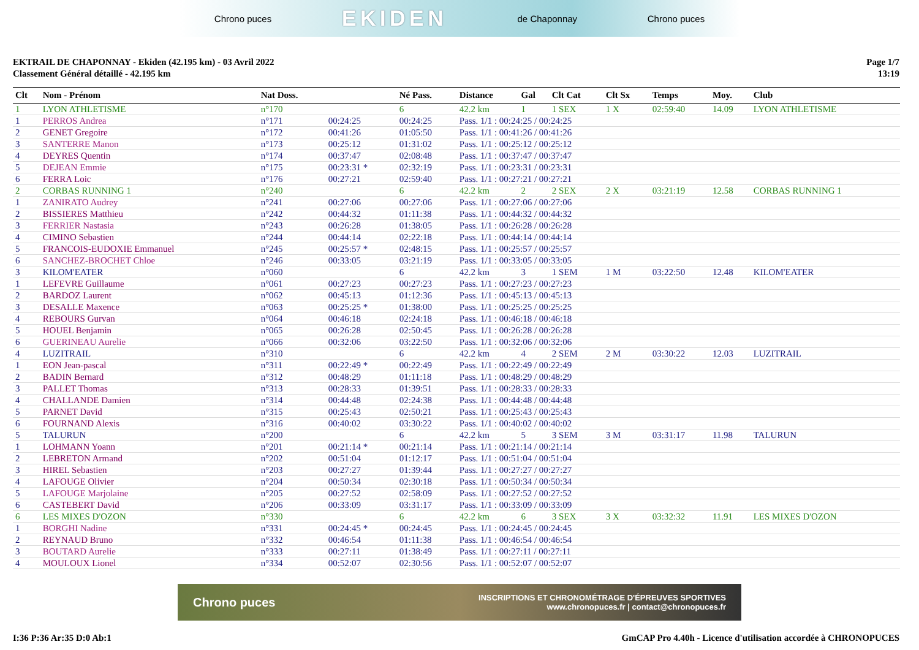Chrono puces EKIDEN de Chaponnay Chrono puces
EKTRAIL DE CHAPONNAY - Ekiden (42.195 km) - 03 Avril 2022
Classement Général détaillé - 42.195 km
Page 1/7
13:19
| Clt | Nom - Prénom | Nat Doss. | | Né Pass. | Distance | Gal | Clt Cat | Clt Sx | Temps | Moy. | Club |
| --- | --- | --- | --- | --- | --- | --- | --- | --- | --- | --- | --- |
| 1 | LYON ATHLETISME | n°170 | | 6 | 42.2 km | 1 | 1 SEX | 1 X | 02:59:40 | 14.09 | LYON ATHLETISME |
| 1 | PERROS Andrea | n°171 | 00:24:25 | 00:24:25 | Pass. 1/1 : 00:24:25 / 00:24:25 | | | | | | |
| 2 | GENET Gregoire | n°172 | 00:41:26 | 01:05:50 | Pass. 1/1 : 00:41:26 / 00:41:26 | | | | | | |
| 3 | SANTERRE Manon | n°173 | 00:25:12 | 01:31:02 | Pass. 1/1 : 00:25:12 / 00:25:12 | | | | | | |
| 4 | DEYRES Quentin | n°174 | 00:37:47 | 02:08:48 | Pass. 1/1 : 00:37:47 / 00:37:47 | | | | | | |
| 5 | DEJEAN Emmie | n°175 | 00:23:31 * | 02:32:19 | Pass. 1/1 : 00:23:31 / 00:23:31 | | | | | | |
| 6 | FERRA Loic | n°176 | 00:27:21 | 02:59:40 | Pass. 1/1 : 00:27:21 / 00:27:21 | | | | | | |
| 2 | CORBAS RUNNING 1 | n°240 | | 6 | 42.2 km | 2 | 2 SEX | 2 X | 03:21:19 | 12.58 | CORBAS RUNNING 1 |
| 1 | ZANIRATO Audrey | n°241 | 00:27:06 | 00:27:06 | Pass. 1/1 : 00:27:06 / 00:27:06 | | | | | | |
| 2 | BISSIERES Matthieu | n°242 | 00:44:32 | 01:11:38 | Pass. 1/1 : 00:44:32 / 00:44:32 | | | | | | |
| 3 | FERRIER Nastasia | n°243 | 00:26:28 | 01:38:05 | Pass. 1/1 : 00:26:28 / 00:26:28 | | | | | | |
| 4 | CIMINO Sebastien | n°244 | 00:44:14 | 02:22:18 | Pass. 1/1 : 00:44:14 / 00:44:14 | | | | | | |
| 5 | FRANCOIS-EUDOXIE Emmanuel | n°245 | 00:25:57 * | 02:48:15 | Pass. 1/1 : 00:25:57 / 00:25:57 | | | | | | |
| 6 | SANCHEZ-BROCHET Chloe | n°246 | 00:33:05 | 03:21:19 | Pass. 1/1 : 00:33:05 / 00:33:05 | | | | | | |
| 3 | KILOM'EATER | n°060 | | 6 | 42.2 km | 3 | 1 SEM | 1 M | 03:22:50 | 12.48 | KILOM'EATER |
| 1 | LEFEVRE Guillaume | n°061 | 00:27:23 | 00:27:23 | Pass. 1/1 : 00:27:23 / 00:27:23 | | | | | | |
| 2 | BARDOZ Laurent | n°062 | 00:45:13 | 01:12:36 | Pass. 1/1 : 00:45:13 / 00:45:13 | | | | | | |
| 3 | DESALLE Maxence | n°063 | 00:25:25 * | 01:38:00 | Pass. 1/1 : 00:25:25 / 00:25:25 | | | | | | |
| 4 | REBOURS Gurvan | n°064 | 00:46:18 | 02:24:18 | Pass. 1/1 : 00:46:18 / 00:46:18 | | | | | | |
| 5 | HOUEL Benjamin | n°065 | 00:26:28 | 02:50:45 | Pass. 1/1 : 00:26:28 / 00:26:28 | | | | | | |
| 6 | GUERINEAU Aurelie | n°066 | 00:32:06 | 03:22:50 | Pass. 1/1 : 00:32:06 / 00:32:06 | | | | | | |
| 4 | LUZITRAIL | n°310 | | 6 | 42.2 km | 4 | 2 SEM | 2 M | 03:30:22 | 12.03 | LUZITRAIL |
| 1 | EON Jean-pascal | n°311 | 00:22:49 * | 00:22:49 | Pass. 1/1 : 00:22:49 / 00:22:49 | | | | | | |
| 2 | BADIN Bernard | n°312 | 00:48:29 | 01:11:18 | Pass. 1/1 : 00:48:29 / 00:48:29 | | | | | | |
| 3 | PALLET Thomas | n°313 | 00:28:33 | 01:39:51 | Pass. 1/1 : 00:28:33 / 00:28:33 | | | | | | |
| 4 | CHALLANDE Damien | n°314 | 00:44:48 | 02:24:38 | Pass. 1/1 : 00:44:48 / 00:44:48 | | | | | | |
| 5 | PARNET David | n°315 | 00:25:43 | 02:50:21 | Pass. 1/1 : 00:25:43 / 00:25:43 | | | | | | |
| 6 | FOURNAND Alexis | n°316 | 00:40:02 | 03:30:22 | Pass. 1/1 : 00:40:02 / 00:40:02 | | | | | | |
| 5 | TALURUN | n°200 | | 6 | 42.2 km | 5 | 3 SEM | 3 M | 03:31:17 | 11.98 | TALURUN |
| 1 | LOHMANN Yoann | n°201 | 00:21:14 * | 00:21:14 | Pass. 1/1 : 00:21:14 / 00:21:14 | | | | | | |
| 2 | LEBRETON Armand | n°202 | 00:51:04 | 01:12:17 | Pass. 1/1 : 00:51:04 / 00:51:04 | | | | | | |
| 3 | HIREL Sebastien | n°203 | 00:27:27 | 01:39:44 | Pass. 1/1 : 00:27:27 / 00:27:27 | | | | | | |
| 4 | LAFOUGE Olivier | n°204 | 00:50:34 | 02:30:18 | Pass. 1/1 : 00:50:34 / 00:50:34 | | | | | | |
| 5 | LAFOUGE Marjolaine | n°205 | 00:27:52 | 02:58:09 | Pass. 1/1 : 00:27:52 / 00:27:52 | | | | | | |
| 6 | CASTEBERT David | n°206 | 00:33:09 | 03:31:17 | Pass. 1/1 : 00:33:09 / 00:33:09 | | | | | | |
| 6 | LES MIXES D'OZON | n°330 | | 6 | 42.2 km | 6 | 3 SEX | 3 X | 03:32:32 | 11.91 | LES MIXES D'OZON |
| 1 | BORGHI Nadine | n°331 | 00:24:45 * | 00:24:45 | Pass. 1/1 : 00:24:45 / 00:24:45 | | | | | | |
| 2 | REYNAUD Bruno | n°332 | 00:46:54 | 01:11:38 | Pass. 1/1 : 00:46:54 / 00:46:54 | | | | | | |
| 3 | BOUTARD Aurelie | n°333 | 00:27:11 | 01:38:49 | Pass. 1/1 : 00:27:11 / 00:27:11 | | | | | | |
| 4 | MOULOUX Lionel | n°334 | 00:52:07 | 02:30:56 | Pass. 1/1 : 00:52:07 / 00:52:07 | | | | | | |
Chrono puces INSCRIPTIONS ET CHRONOMÉTRAGE D'ÉPREUVES SPORTIVES
www.chronopuces.fr | contact@chronopuces.fr
I:36 P:36 Ar:35 D:0 Ab:1 GmCAP Pro 4.40h - Licence d'utilisation accordée à CHRONOPUCES